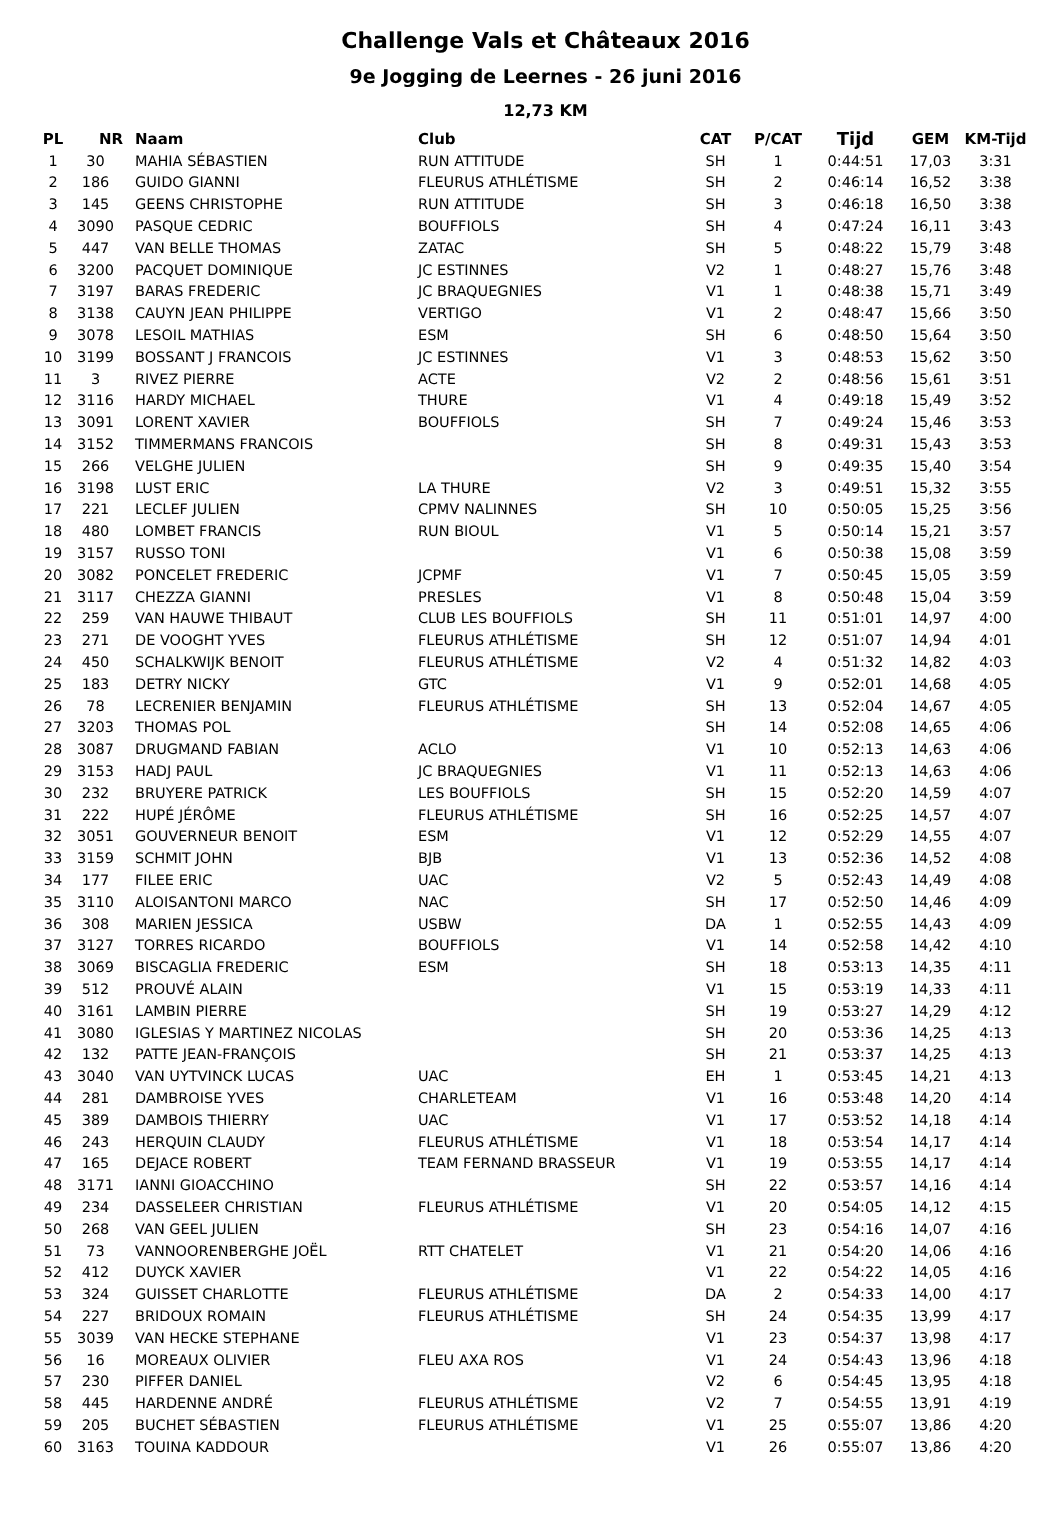Challenge Vals et Châteaux 2016
9e Jogging de Leernes - 26 juni 2016
12,73 KM
| PL | NR | Naam | Club | CAT | P/CAT | Tijd | GEM | KM-Tijd |
| --- | --- | --- | --- | --- | --- | --- | --- | --- |
| 1 | 30 | MAHIA SÉBASTIEN | RUN ATTITUDE | SH | 1 | 0:44:51 | 17,03 | 3:31 |
| 2 | 186 | GUIDO GIANNI | FLEURUS ATHLÉTISME | SH | 2 | 0:46:14 | 16,52 | 3:38 |
| 3 | 145 | GEENS CHRISTOPHE | RUN ATTITUDE | SH | 3 | 0:46:18 | 16,50 | 3:38 |
| 4 | 3090 | PASQUE CEDRIC | BOUFFIOLS | SH | 4 | 0:47:24 | 16,11 | 3:43 |
| 5 | 447 | VAN BELLE THOMAS | ZATAC | SH | 5 | 0:48:22 | 15,79 | 3:48 |
| 6 | 3200 | PACQUET DOMINIQUE | JC ESTINNES | V2 | 1 | 0:48:27 | 15,76 | 3:48 |
| 7 | 3197 | BARAS FREDERIC | JC BRAQUEGNIES | V1 | 1 | 0:48:38 | 15,71 | 3:49 |
| 8 | 3138 | CAUYN JEAN PHILIPPE | VERTIGO | V1 | 2 | 0:48:47 | 15,66 | 3:50 |
| 9 | 3078 | LESOIL MATHIAS | ESM | SH | 6 | 0:48:50 | 15,64 | 3:50 |
| 10 | 3199 | BOSSANT J FRANCOIS | JC ESTINNES | V1 | 3 | 0:48:53 | 15,62 | 3:50 |
| 11 | 3 | RIVEZ PIERRE | ACTE | V2 | 2 | 0:48:56 | 15,61 | 3:51 |
| 12 | 3116 | HARDY MICHAEL | THURE | V1 | 4 | 0:49:18 | 15,49 | 3:52 |
| 13 | 3091 | LORENT XAVIER | BOUFFIOLS | SH | 7 | 0:49:24 | 15,46 | 3:53 |
| 14 | 3152 | TIMMERMANS FRANCOIS | | SH | 8 | 0:49:31 | 15,43 | 3:53 |
| 15 | 266 | VELGHE JULIEN | | SH | 9 | 0:49:35 | 15,40 | 3:54 |
| 16 | 3198 | LUST ERIC | LA THURE | V2 | 3 | 0:49:51 | 15,32 | 3:55 |
| 17 | 221 | LECLEF JULIEN | CPMV NALINNES | SH | 10 | 0:50:05 | 15,25 | 3:56 |
| 18 | 480 | LOMBET FRANCIS | RUN BIOUL | V1 | 5 | 0:50:14 | 15,21 | 3:57 |
| 19 | 3157 | RUSSO TONI | | V1 | 6 | 0:50:38 | 15,08 | 3:59 |
| 20 | 3082 | PONCELET FREDERIC | JCPMF | V1 | 7 | 0:50:45 | 15,05 | 3:59 |
| 21 | 3117 | CHEZZA GIANNI | PRESLES | V1 | 8 | 0:50:48 | 15,04 | 3:59 |
| 22 | 259 | VAN HAUWE THIBAUT | CLUB LES BOUFFIOLS | SH | 11 | 0:51:01 | 14,97 | 4:00 |
| 23 | 271 | DE VOOGHT YVES | FLEURUS ATHLÉTISME | SH | 12 | 0:51:07 | 14,94 | 4:01 |
| 24 | 450 | SCHALKWIJK BENOIT | FLEURUS ATHLÉTISME | V2 | 4 | 0:51:32 | 14,82 | 4:03 |
| 25 | 183 | DETRY NICKY | GTC | V1 | 9 | 0:52:01 | 14,68 | 4:05 |
| 26 | 78 | LECRENIER BENJAMIN | FLEURUS ATHLÉTISME | SH | 13 | 0:52:04 | 14,67 | 4:05 |
| 27 | 3203 | THOMAS POL | | SH | 14 | 0:52:08 | 14,65 | 4:06 |
| 28 | 3087 | DRUGMAND FABIAN | ACLO | V1 | 10 | 0:52:13 | 14,63 | 4:06 |
| 29 | 3153 | HADJ PAUL | JC BRAQUEGNIES | V1 | 11 | 0:52:13 | 14,63 | 4:06 |
| 30 | 232 | BRUYERE PATRICK | LES BOUFFIOLS | SH | 15 | 0:52:20 | 14,59 | 4:07 |
| 31 | 222 | HUPÉ JÉRÔME | FLEURUS ATHLÉTISME | SH | 16 | 0:52:25 | 14,57 | 4:07 |
| 32 | 3051 | GOUVERNEUR BENOIT | ESM | V1 | 12 | 0:52:29 | 14,55 | 4:07 |
| 33 | 3159 | SCHMIT JOHN | BJB | V1 | 13 | 0:52:36 | 14,52 | 4:08 |
| 34 | 177 | FILEE ERIC | UAC | V2 | 5 | 0:52:43 | 14,49 | 4:08 |
| 35 | 3110 | ALOISANTONI MARCO | NAC | SH | 17 | 0:52:50 | 14,46 | 4:09 |
| 36 | 308 | MARIEN JESSICA | USBW | DA | 1 | 0:52:55 | 14,43 | 4:09 |
| 37 | 3127 | TORRES RICARDO | BOUFFIOLS | V1 | 14 | 0:52:58 | 14,42 | 4:10 |
| 38 | 3069 | BISCAGLIA FREDERIC | ESM | SH | 18 | 0:53:13 | 14,35 | 4:11 |
| 39 | 512 | PROUVÉ ALAIN | | V1 | 15 | 0:53:19 | 14,33 | 4:11 |
| 40 | 3161 | LAMBIN PIERRE | | SH | 19 | 0:53:27 | 14,29 | 4:12 |
| 41 | 3080 | IGLESIAS Y MARTINEZ NICOLAS | | SH | 20 | 0:53:36 | 14,25 | 4:13 |
| 42 | 132 | PATTE JEAN-FRANÇOIS | | SH | 21 | 0:53:37 | 14,25 | 4:13 |
| 43 | 3040 | VAN UYTVINCK LUCAS | UAC | EH | 1 | 0:53:45 | 14,21 | 4:13 |
| 44 | 281 | DAMBROISE YVES | CHARLETEAM | V1 | 16 | 0:53:48 | 14,20 | 4:14 |
| 45 | 389 | DAMBOIS THIERRY | UAC | V1 | 17 | 0:53:52 | 14,18 | 4:14 |
| 46 | 243 | HERQUIN CLAUDY | FLEURUS ATHLÉTISME | V1 | 18 | 0:53:54 | 14,17 | 4:14 |
| 47 | 165 | DEJACE ROBERT | TEAM FERNAND BRASSEUR | V1 | 19 | 0:53:55 | 14,17 | 4:14 |
| 48 | 3171 | IANNI GIOACCHINO | | SH | 22 | 0:53:57 | 14,16 | 4:14 |
| 49 | 234 | DASSELEER CHRISTIAN | FLEURUS ATHLÉTISME | V1 | 20 | 0:54:05 | 14,12 | 4:15 |
| 50 | 268 | VAN GEEL JULIEN | | SH | 23 | 0:54:16 | 14,07 | 4:16 |
| 51 | 73 | VANNOORENBERGHE JOËL | RTT CHATELET | V1 | 21 | 0:54:20 | 14,06 | 4:16 |
| 52 | 412 | DUYCK XAVIER | | V1 | 22 | 0:54:22 | 14,05 | 4:16 |
| 53 | 324 | GUISSET CHARLOTTE | FLEURUS ATHLÉTISME | DA | 2 | 0:54:33 | 14,00 | 4:17 |
| 54 | 227 | BRIDOUX ROMAIN | FLEURUS ATHLÉTISME | SH | 24 | 0:54:35 | 13,99 | 4:17 |
| 55 | 3039 | VAN HECKE STEPHANE | | V1 | 23 | 0:54:37 | 13,98 | 4:17 |
| 56 | 16 | MOREAUX OLIVIER | FLEU AXA ROS | V1 | 24 | 0:54:43 | 13,96 | 4:18 |
| 57 | 230 | PIFFER DANIEL | | V2 | 6 | 0:54:45 | 13,95 | 4:18 |
| 58 | 445 | HARDENNE ANDRÉ | FLEURUS ATHLÉTISME | V2 | 7 | 0:54:55 | 13,91 | 4:19 |
| 59 | 205 | BUCHET SÉBASTIEN | FLEURUS ATHLÉTISME | V1 | 25 | 0:55:07 | 13,86 | 4:20 |
| 60 | 3163 | TOUINA KADDOUR | | V1 | 26 | 0:55:07 | 13,86 | 4:20 |